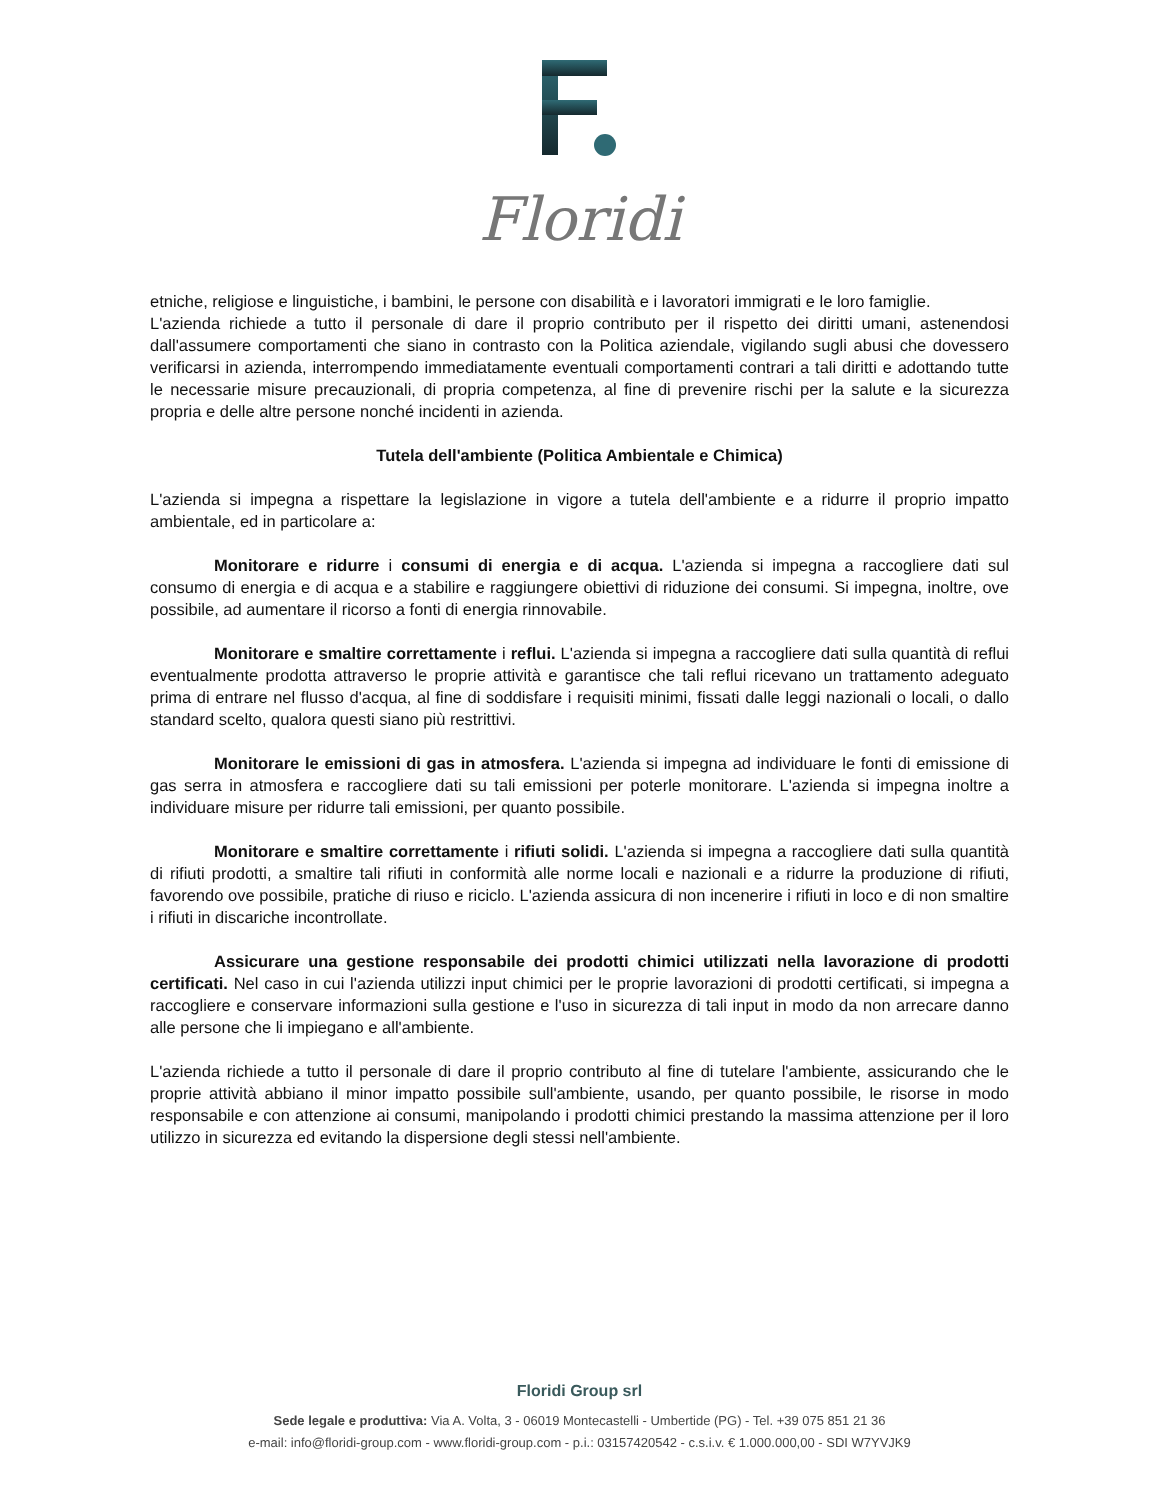Floridi
etniche, religiose e linguistiche, i bambini, le persone con disabilità e i lavoratori immigrati e le loro famiglie.
L'azienda richiede a tutto il personale di dare il proprio contributo per il rispetto dei diritti umani, astenendosi dall'assumere comportamenti che siano in contrasto con la Politica aziendale, vigilando sugli abusi che dovessero verificarsi in azienda, interrompendo immediatamente eventuali comportamenti contrari a tali diritti e adottando tutte le necessarie misure precauzionali, di propria competenza, al fine di prevenire rischi per la salute e la sicurezza propria e delle altre persone nonché incidenti in azienda.
Tutela dell'ambiente (Politica Ambientale e Chimica)
L'azienda si impegna a rispettare la legislazione in vigore a tutela dell'ambiente e a ridurre il proprio impatto ambientale, ed in particolare a:
Monitorare e ridurre i consumi di energia e di acqua. L'azienda si impegna a raccogliere dati sul consumo di energia e di acqua e a stabilire e raggiungere obiettivi di riduzione dei consumi. Si impegna, inoltre, ove possibile, ad aumentare il ricorso a fonti di energia rinnovabile.
Monitorare e smaltire correttamente i reflui. L'azienda si impegna a raccogliere dati sulla quantità di reflui eventualmente prodotta attraverso le proprie attività e garantisce che tali reflui ricevano un trattamento adeguato prima di entrare nel flusso d'acqua, al fine di soddisfare i requisiti minimi, fissati dalle leggi nazionali o locali, o dallo standard scelto, qualora questi siano più restrittivi.
Monitorare le emissioni di gas in atmosfera. L'azienda si impegna ad individuare le fonti di emissione di gas serra in atmosfera e raccogliere dati su tali emissioni per poterle monitorare. L'azienda si impegna inoltre a individuare misure per ridurre tali emissioni, per quanto possibile.
Monitorare e smaltire correttamente i rifiuti solidi. L'azienda si impegna a raccogliere dati sulla quantità di rifiuti prodotti, a smaltire tali rifiuti in conformità alle norme locali e nazionali e a ridurre la produzione di rifiuti, favorendo ove possibile, pratiche di riuso e riciclo. L'azienda assicura di non incenerire i rifiuti in loco e di non smaltire i rifiuti in discariche incontrollate.
Assicurare una gestione responsabile dei prodotti chimici utilizzati nella lavorazione di prodotti certificati. Nel caso in cui l'azienda utilizzi input chimici per le proprie lavorazioni di prodotti certificati, si impegna a raccogliere e conservare informazioni sulla gestione e l'uso in sicurezza di tali input in modo da non arrecare danno alle persone che li impiegano e all'ambiente.
L'azienda richiede a tutto il personale di dare il proprio contributo al fine di tutelare l'ambiente, assicurando che le proprie attività abbiano il minor impatto possibile sull'ambiente, usando, per quanto possibile, le risorse in modo responsabile e con attenzione ai consumi, manipolando i prodotti chimici prestando la massima attenzione per il loro utilizzo in sicurezza ed evitando la dispersione degli stessi nell'ambiente.
Floridi Group srl
Sede legale e produttiva: Via A. Volta, 3 - 06019 Montecastelli - Umbertide (PG) - Tel. +39 075 851 21 36
e-mail: info@floridi-group.com - www.floridi-group.com - p.i.: 03157420542 - c.s.i.v. € 1.000.000,00 - SDI W7YVJK9